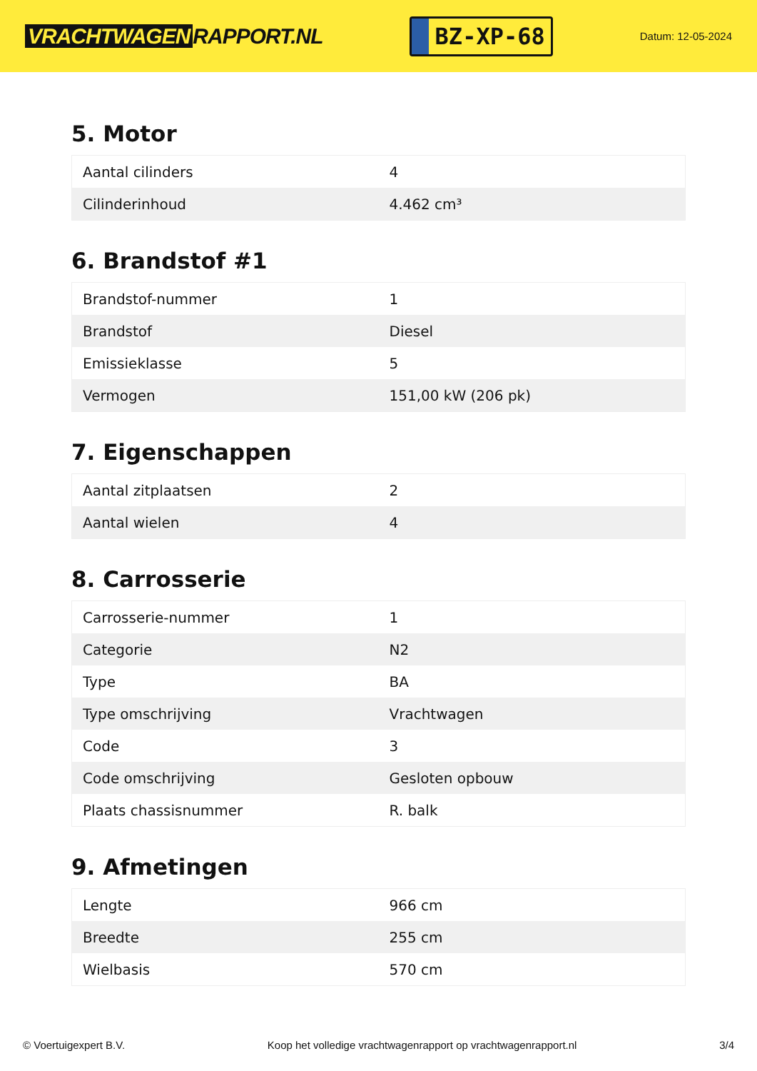VRACHTWAGEN RAPPORT.NL
BZ-XP-68
Datum: 12-05-2024
5. Motor
| Aantal cilinders | 4 |
| Cilinderinhoud | 4.462 cm³ |
6. Brandstof #1
| Brandstof-nummer | 1 |
| Brandstof | Diesel |
| Emissieklasse | 5 |
| Vermogen | 151,00 kW (206 pk) |
7. Eigenschappen
| Aantal zitplaatsen | 2 |
| Aantal wielen | 4 |
8. Carrosserie
| Carrosserie-nummer | 1 |
| Categorie | N2 |
| Type | BA |
| Type omschrijving | Vrachtwagen |
| Code | 3 |
| Code omschrijving | Gesloten opbouw |
| Plaats chassisnummer | R. balk |
9. Afmetingen
| Lengte | 966 cm |
| Breedte | 255 cm |
| Wielbasis | 570 cm |
© Voertuigexpert B.V. Koop het volledige vrachtwagenrapport op vrachtwagenrapport.nl 3/4